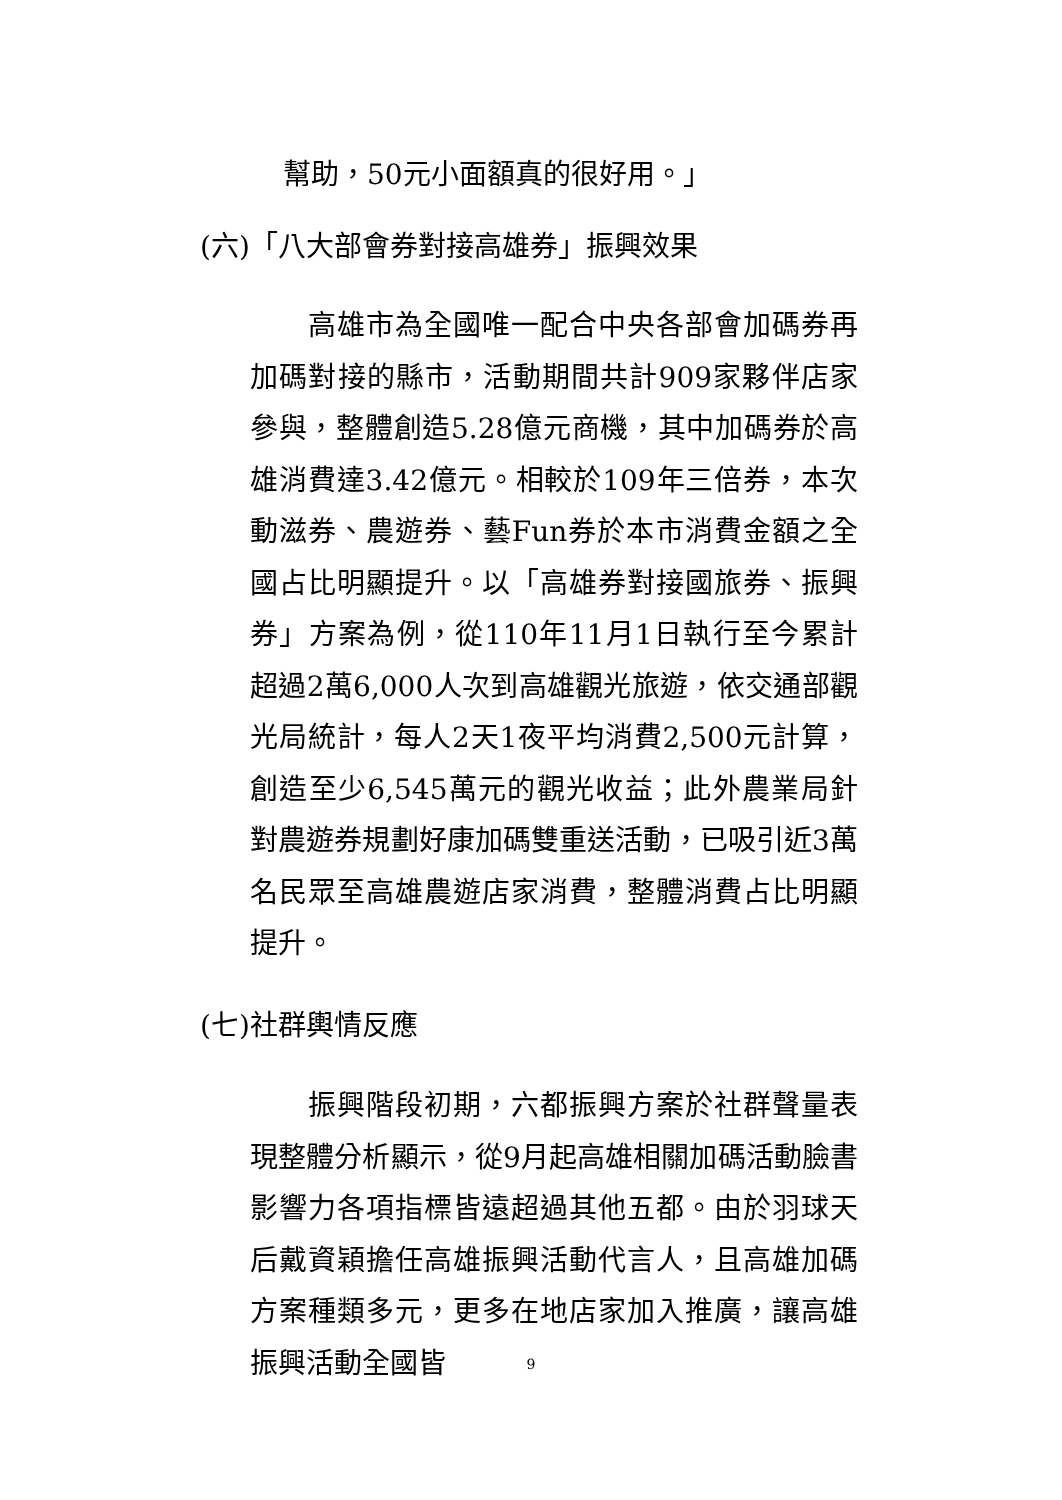幫助，50元小面額真的很好用。」
(六)「八大部會券對接高雄券」振興效果
　　高雄市為全國唯一配合中央各部會加碼券再加碼對接的縣市，活動期間共計909家夥伴店家參與，整體創造5.28億元商機，其中加碼券於高雄消費達3.42億元。相較於109年三倍券，本次動滋券、農遊券、藝Fun券於本市消費金額之全國占比明顯提升。以「高雄券對接國旅券、振興券」方案為例，從110年11月1日執行至今累計超過2萬6,000人次到高雄觀光旅遊，依交通部觀光局統計，每人2天1夜平均消費2,500元計算，創造至少6,545萬元的觀光收益；此外農業局針對農遊券規劃好康加碼雙重送活動，已吸引近3萬名民眾至高雄農遊店家消費，整體消費占比明顯提升。
(七)社群輿情反應
　　振興階段初期，六都振興方案於社群聲量表現整體分析顯示，從9月起高雄相關加碼活動臉書影響力各項指標皆遠超過其他五都。由於羽球天后戴資穎擔任高雄振興活動代言人，且高雄加碼方案種類多元，更多在地店家加入推廣，讓高雄振興活動全國皆
9